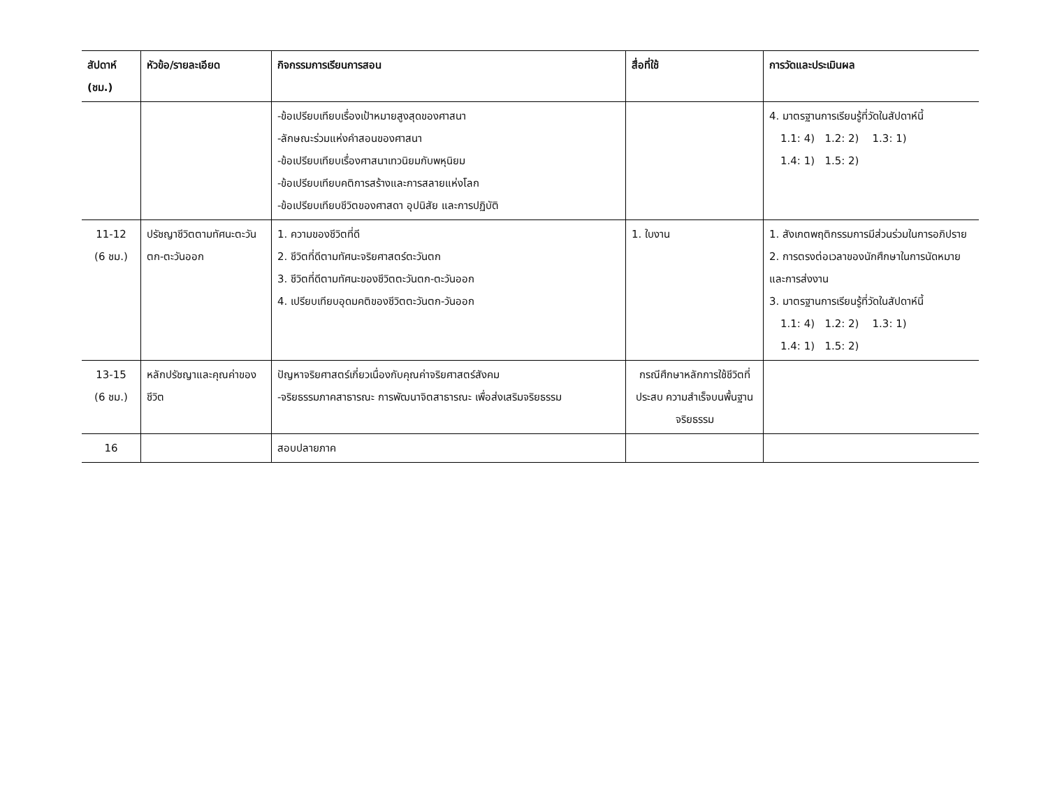| สัปดาห์ (ชม.) | หัวข้อ/รายละเอียด | กิจกรรมการเรียนการสอน | สื่อที่ใช้ | การวัดและประเมินผล |
| --- | --- | --- | --- | --- |
| | | -ข้อเปรียบเทียบเรื่องเป้าหมายสูงสุดของศาสนา -ลักษณะร่วมแห่งคำสอนของศาสนา -ข้อเปรียบเทียบเรื่องศาสนาเทวนิยมกับพหุนิยม -ข้อเปรียบเทียบคติการสร้างและการสลายแห่งโลก -ข้อเปรียบเทียบชีวิตของศาสดา อุปนิสัย และการปฏิบัติ | | 4. มาตรฐานการเรียนรู้ที่วัดในสัปดาห์นี้ 1.1: 4) 1.2: 2) 1.3: 1) 1.4: 1) 1.5: 2) |
| 11-12 (6 ชม.) | ปรัชญาชีวิตตามทัศนะตะวันตก-ตะวันออก | 1. ความของชีวิตที่ดี 2. ชีวิตที่ดีตามทัศนะจริยศาสตร์ตะวันตก 3. ชีวิตที่ดีตามทัศนะของชีวิตตะวันตก-ตะวันออก 4. เปรียบเทียบอุดมคติของชีวิตตะวันตก-วันออก | 1. ใบงาน | 1. สังเกตพฤติกรรมการมีส่วนร่วมในการอภิปราย 2. การตรงต่อเวลาของนักศึกษาในการนัดหมายและการส่งงาน 3. มาตรฐานการเรียนรู้ที่วัดในสัปดาห์นี้ 1.1: 4) 1.2: 2) 1.3: 1) 1.4: 1) 1.5: 2) |
| 13-15 (6 ชม.) | หลักปรัชญาและคุณค่าของชีวิต | ปัญหาจริยศาสตร์เกี่ยวเนื่องกับคุณค่าจริยศาสตร์สังคม -จริยธรรมภาคสาธารณะ การพัฒนาจิตสาธารณะ เพื่อส่งเสริมจริยธรรม | กรณีศึกษาหลักการใช้ชีวิตที่ประสบ ความสำเร็จบนพื้นฐานจริยธรรม | |
| 16 | | สอบปลายภาค | | |